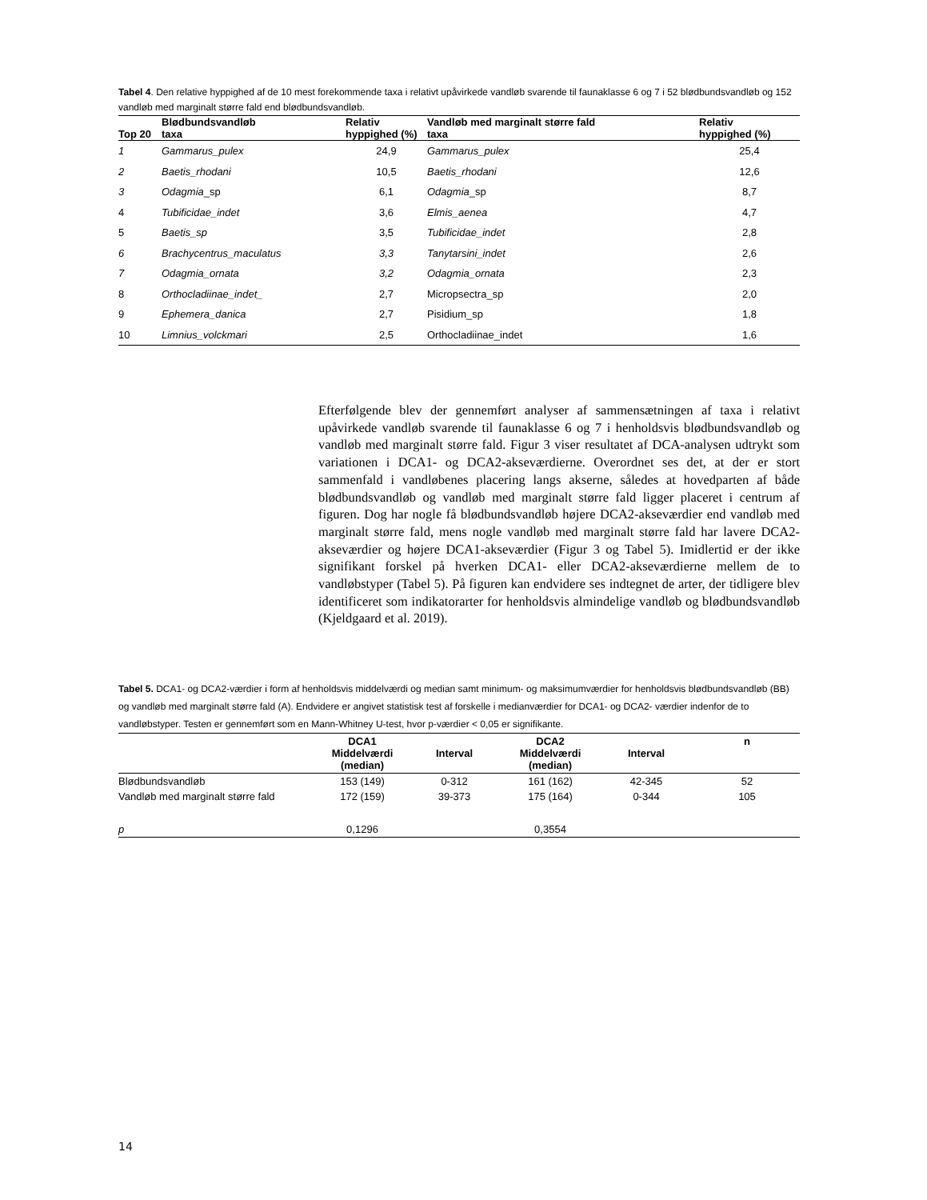Tabel 4. Den relative hyppighed af de 10 mest forekommende taxa i relativt upåvirkede vandløb svarende til faunaklasse 6 og 7 i 52 blødbundsvandløb og 152 vandløb med marginalt større fald end blødbundsvandløb.
| Top 20 | Blødbundsvandløb taxa | Relativ hyppighed (%) | Vandløb med marginalt større fald taxa | Relativ hyppighed (%) |
| --- | --- | --- | --- | --- |
| 1 | Gammarus_pulex | 24,9 | Gammarus_pulex | 25,4 |
| 2 | Baetis_rhodani | 10,5 | Baetis_rhodani | 12,6 |
| 3 | Odagmia _sp | 6,1 | Odagmia _sp | 8,7 |
| 4 | Tubificidae_indet | 3,6 | Elmis_aenea | 4,7 |
| 5 | Baetis_sp | 3,5 | Tubificidae_indet | 2,8 |
| 6 | Brachycentrus_maculatus | 3,3 | Tanytarsini_indet | 2,6 |
| 7 | Odagmia_ornata | 3,2 | Odagmia_ornata | 2,3 |
| 8 | Orthocladiinae_indet_ | 2,7 | Micropsectra_sp | 2,0 |
| 9 | Ephemera_danica | 2,7 | Pisidium_sp | 1,8 |
| 10 | Limnius_volckmari | 2,5 | Orthocladiinae_indet | 1,6 |
Efterfølgende blev der gennemført analyser af sammensætningen af taxa i relativt upåvirkede vandløb svarende til faunaklasse 6 og 7 i henholdsvis blødbundsvandløb og vandløb med marginalt større fald. Figur 3 viser resultatet af DCA-analysen udtrykt som variationen i DCA1- og DCA2-akseværdierne. Overordnet ses det, at der er stort sammenfald i vandløbenes placering langs akserne, således at hovedparten af både blødbundsvandløb og vandløb med marginalt større fald ligger placeret i centrum af figuren. Dog har nogle få blødbundsvandløb højere DCA2-akseværdier end vandløb med marginalt større fald, mens nogle vandløb med marginalt større fald har lavere DCA2-akseværdier og højere DCA1-akseværdier (Figur 3 og Tabel 5). Imidlertid er der ikke signifikant forskel på hverken DCA1- eller DCA2-akseværdierne mellem de to vandløbstyper (Tabel 5). På figuren kan endvidere ses indtegnet de arter, der tidligere blev identificeret som indikatorarter for henholdsvis almindelige vandløb og blødbundsvandløb (Kjeldgaard et al. 2019).
Tabel 5. DCA1- og DCA2-værdier i form af henholdsvis middelværdi og median samt minimum- og maksimumværdier for henholdsvis blødbundsvandløb (BB) og vandløb med marginalt større fald (A). Endvidere er angivet statistisk test af forskelle i medianværdier for DCA1- og DCA2- værdier indenfor de to vandløbstyper. Testen er gennemført som en Mann-Whitney U-test, hvor p-værdier < 0,05 er signifikante.
| | DCA1 Middelværdi (median) | Interval | DCA2 Middelværdi (median) | Interval | n |
| --- | --- | --- | --- | --- | --- |
| Blødbundsvandløb | 153 (149) | 0-312 | 161 (162) | 42-345 | 52 |
| Vandløb med marginalt større fald | 172 (159) | 39-373 | 175 (164) | 0-344 | 105 |
| p | 0,1296 | | 0,3554 | | |
14